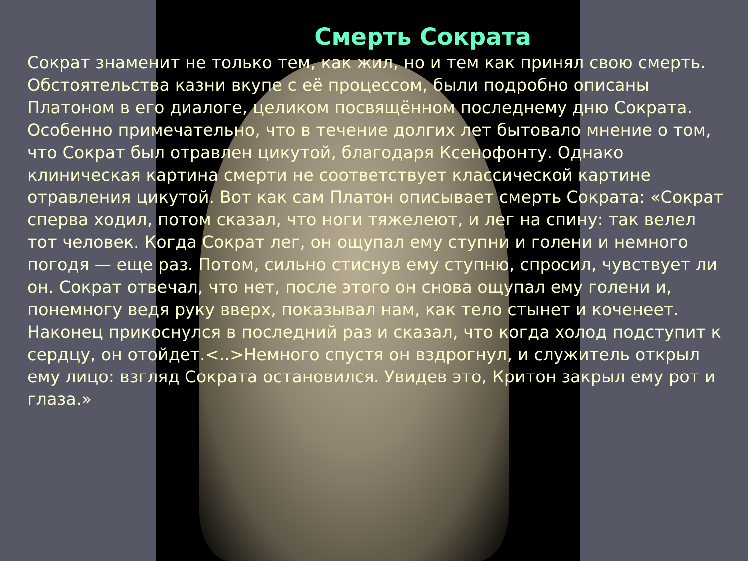Смерть Сократа
Сократ знаменит не только тем, как жил, но и тем как принял свою смерть. Обстоятельства казни вкупе с её процессом, были подробно описаны Платоном в его диалоге, целиком посвящённом последнему дню Сократа. Особенно примечательно, что в течение долгих лет бытовало мнение о том, что Сократ был отравлен цикутой, благодаря Ксенофонту. Однако клиническая картина смерти не соответствует классической картине отравления цикутой. Вот как сам Платон описывает смерть Сократа: «Сократ сперва ходил, потом сказал, что ноги тяжелеют, и лег на спину: так велел тот человек. Когда Сократ лег, он ощупал ему ступни и голени и немного погодя — еще раз. Потом, сильно стиснув ему ступню, спросил, чувствует ли он. Сократ отвечал, что нет, после этого он снова ощупал ему голени и, понемногу ведя руку вверх, показывал нам, как тело стынет и коченеет. Наконец прикоснулся в последний раз и сказал, что когда холод подступит к сердцу, он отойдет.<..>Немного спустя он вздрогнул, и служитель открыл ему лицо: взгляд Сократа остановился. Увидев это, Критон закрыл ему рот и глаза.»